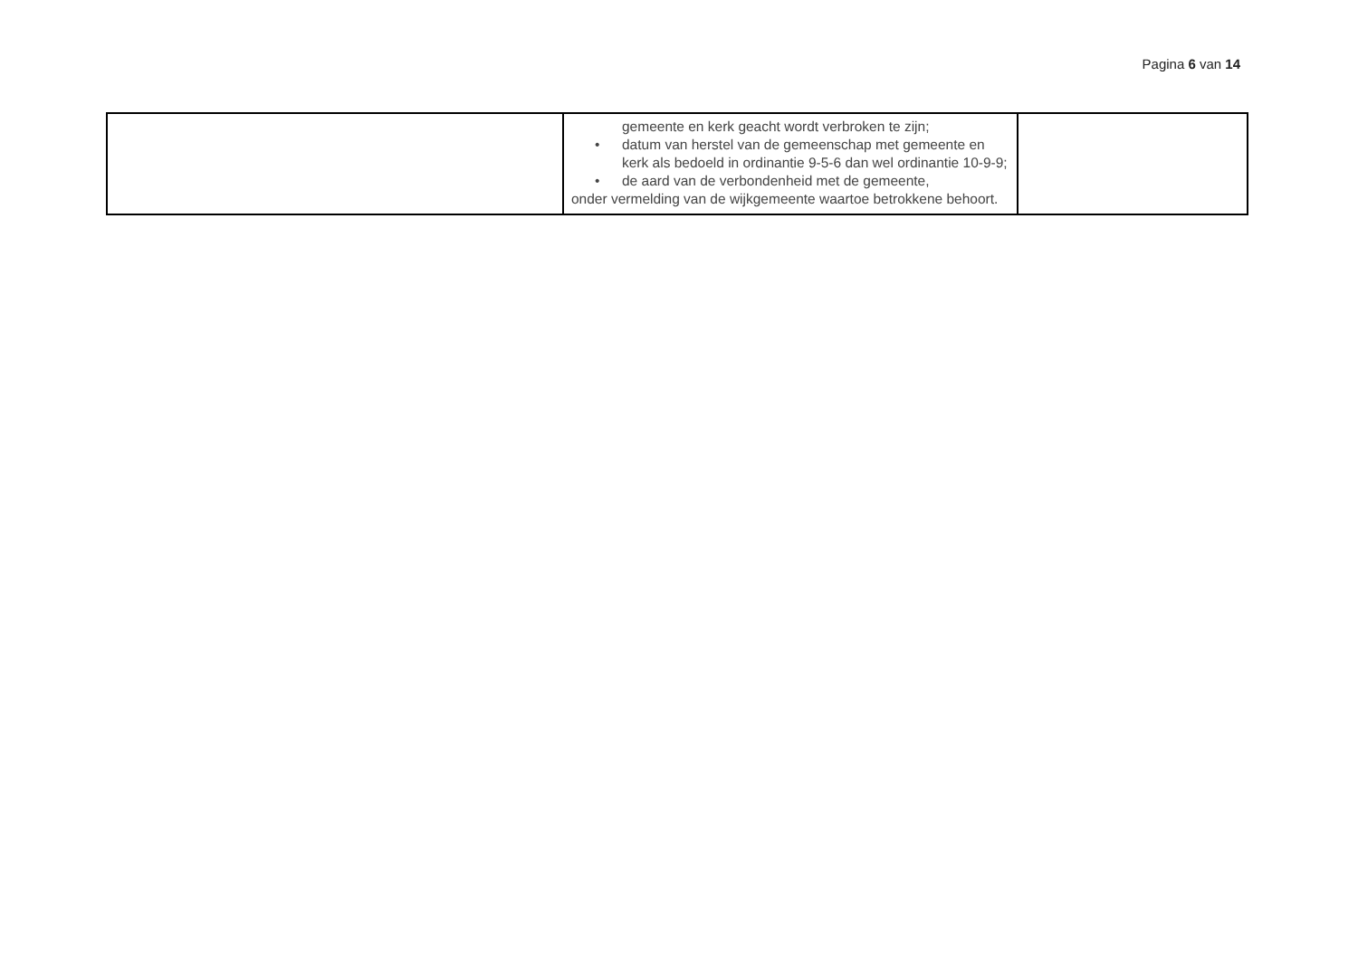Pagina 6 van 14
| | gemeente en kerk geacht wordt verbroken te zijn; • datum van herstel van de gemeenschap met gemeente en kerk als bedoeld in ordinantie 9-5-6 dan wel ordinantie 10-9-9; • de aard van de verbondenheid met de gemeente, onder vermelding van de wijkgemeente waartoe betrokkene behoort. | |